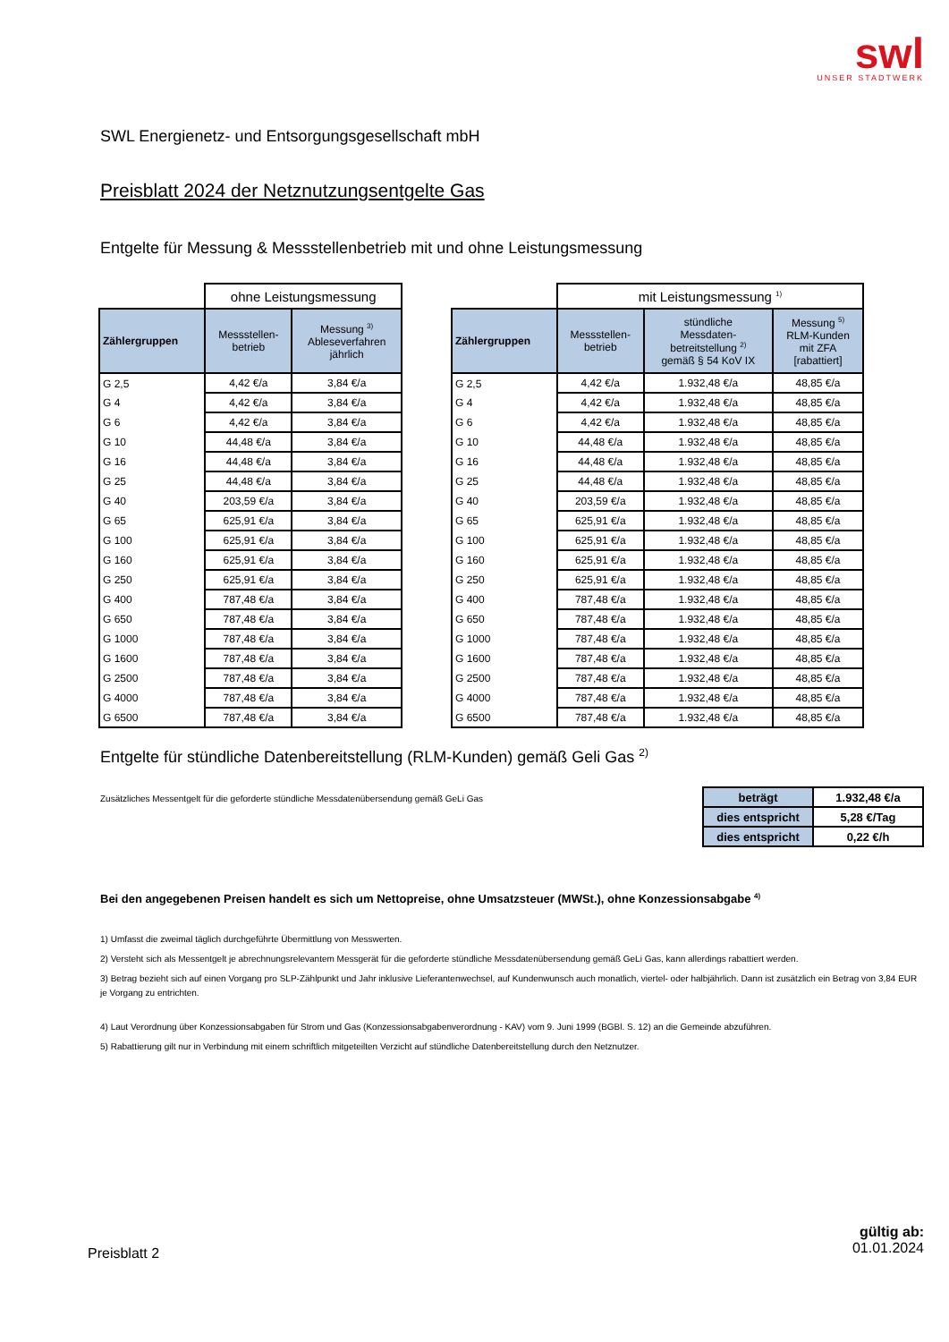swl
UNSER STADTWERK
SWL Energienetz- und Entsorgungsgesellschaft mbH
Preisblatt 2024 der Netznutzungsentgelte Gas
Entgelte für Messung & Messstellenbetrieb mit und ohne Leistungsmessung
| | ohne Leistungsmessung | |
| --- | --- | --- |
| Zählergruppen | Messstellen- betrieb | Messung <sup>3)</sup> Ableseverfahren jährlich |
| G 2,5 | 4,42 €/a | 3,84 €/a |
| G 4 | 4,42 €/a | 3,84 €/a |
| G 6 | 4,42 €/a | 3,84 €/a |
| G 10 | 44,48 €/a | 3,84 €/a |
| G 16 | 44,48 €/a | 3,84 €/a |
| G 25 | 44,48 €/a | 3,84 €/a |
| G 40 | 203,59 €/a | 3,84 €/a |
| G 65 | 625,91 €/a | 3,84 €/a |
| G 100 | 625,91 €/a | 3,84 €/a |
| G 160 | 625,91 €/a | 3,84 €/a |
| G 250 | 625,91 €/a | 3,84 €/a |
| G 400 | 787,48 €/a | 3,84 €/a |
| G 650 | 787,48 €/a | 3,84 €/a |
| G 1000 | 787,48 €/a | 3,84 €/a |
| G 1600 | 787,48 €/a | 3,84 €/a |
| G 2500 | 787,48 €/a | 3,84 €/a |
| G 4000 | 787,48 €/a | 3,84 €/a |
| G 6500 | 787,48 €/a | 3,84 €/a |
| | mit Leistungsmessung <sup>1)</sup> | | |
| --- | --- | --- | --- |
| Zählergruppen | Messstellen- betrieb | stündliche Messdaten- betreitstellung <sup>2)</sup> gemäß § 54 KoV IX | Messung <sup>5)</sup> RLM-Kunden mit ZFA [rabattiert] |
| G 2,5 | 4,42 €/a | 1.932,48 €/a | 48,85 €/a |
| G 4 | 4,42 €/a | 1.932,48 €/a | 48,85 €/a |
| G 6 | 4,42 €/a | 1.932,48 €/a | 48,85 €/a |
| G 10 | 44,48 €/a | 1.932,48 €/a | 48,85 €/a |
| G 16 | 44,48 €/a | 1.932,48 €/a | 48,85 €/a |
| G 25 | 44,48 €/a | 1.932,48 €/a | 48,85 €/a |
| G 40 | 203,59 €/a | 1.932,48 €/a | 48,85 €/a |
| G 65 | 625,91 €/a | 1.932,48 €/a | 48,85 €/a |
| G 100 | 625,91 €/a | 1.932,48 €/a | 48,85 €/a |
| G 160 | 625,91 €/a | 1.932,48 €/a | 48,85 €/a |
| G 250 | 625,91 €/a | 1.932,48 €/a | 48,85 €/a |
| G 400 | 787,48 €/a | 1.932,48 €/a | 48,85 €/a |
| G 650 | 787,48 €/a | 1.932,48 €/a | 48,85 €/a |
| G 1000 | 787,48 €/a | 1.932,48 €/a | 48,85 €/a |
| G 1600 | 787,48 €/a | 1.932,48 €/a | 48,85 €/a |
| G 2500 | 787,48 €/a | 1.932,48 €/a | 48,85 €/a |
| G 4000 | 787,48 €/a | 1.932,48 €/a | 48,85 €/a |
| G 6500 | 787,48 €/a | 1.932,48 €/a | 48,85 €/a |
Entgelte für stündliche Datenbereitstellung (RLM-Kunden) gemäß Geli Gas <sup>2)</sup>
Zusätzliches Messentgelt für die geforderte stündliche Messdatenübersendung gemäß GeLi Gas
| beträgt | 1.932,48 €/a |
| dies entspricht | 5,28 €/Tag |
| dies entspricht | 0,22 €/h |
Bei den angegebenen Preisen handelt es sich um Nettopreise, ohne Umsatzsteuer (MWSt.), ohne Konzessionsabgabe <sup>4)</sup>
1) Umfasst die zweimal täglich durchgeführte Übermittlung von Messwerten.
2) Versteht sich als Messentgelt je abrechnungsrelevantem Messgerät für die geforderte stündliche Messdatenübersendung gemäß GeLi Gas, kann allerdings rabattiert werden.
3) Betrag bezieht sich auf einen Vorgang pro SLP-Zählpunkt und Jahr inklusive Lieferantenwechsel, auf Kundenwunsch auch monatlich, viertel- oder halbjährlich. Dann ist zusätzlich ein Betrag von 3,84 EUR je Vorgang zu entrichten.
4) Laut Verordnung über Konzessionsabgaben für Strom und Gas (Konzessionsabgabenverordnung - KAV) vom 9. Juni 1999 (BGBl. S. 12) an die Gemeinde abzuführen.
5) Rabattierung gilt nur in Verbindung mit einem schriftlich mitgeteilten Verzicht auf stündliche Datenbereitstellung durch den Netznutzer.
Preisblatt 2
gültig ab:
01.01.2024